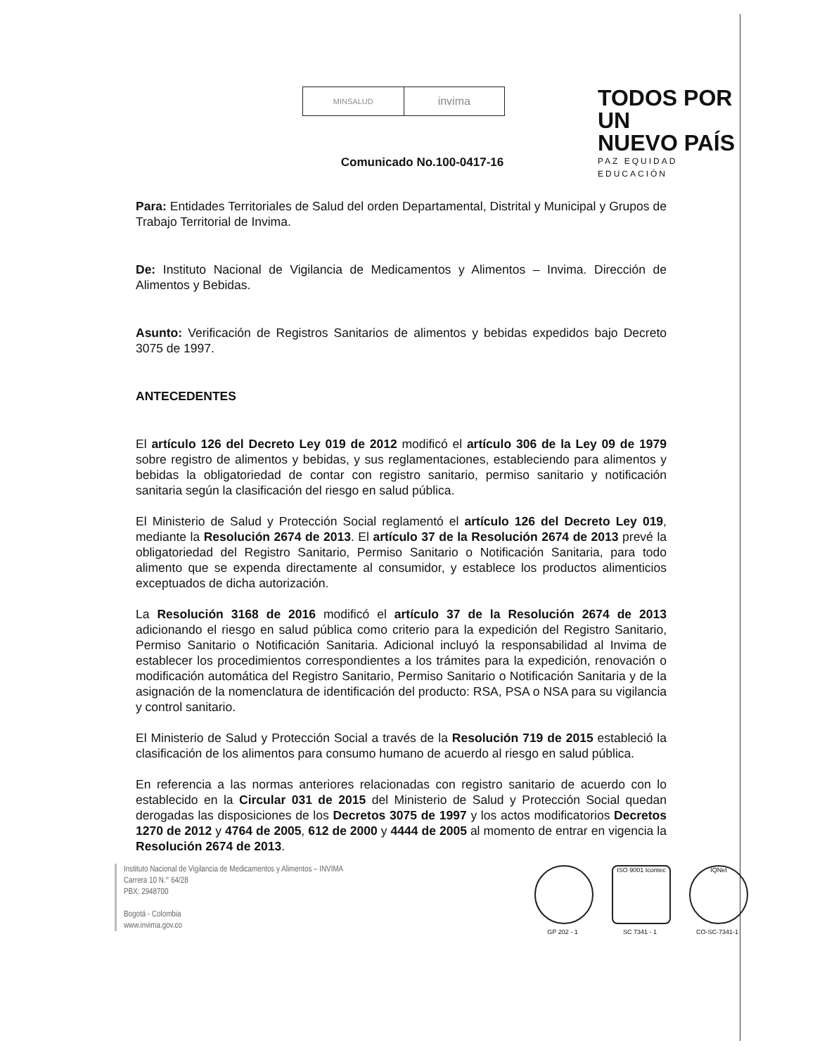MINSALUD
invima
TODOS POR UN
NUEVO PAÍS
PAZ EQUIDAD EDUCACIÓN
Comunicado No.100-0417-16
Para: Entidades Territoriales de Salud del orden Departamental, Distrital y Municipal y Grupos de Trabajo Territorial de Invima.
De: Instituto Nacional de Vigilancia de Medicamentos y Alimentos – Invima. Dirección de Alimentos y Bebidas.
Asunto: Verificación de Registros Sanitarios de alimentos y bebidas expedidos bajo Decreto 3075 de 1997.
ANTECEDENTES
El artículo 126 del Decreto Ley 019 de 2012 modificó el artículo 306 de la Ley 09 de 1979 sobre registro de alimentos y bebidas, y sus reglamentaciones, estableciendo para alimentos y bebidas la obligatoriedad de contar con registro sanitario, permiso sanitario y notificación sanitaria según la clasificación del riesgo en salud pública.
El Ministerio de Salud y Protección Social reglamentó el artículo 126 del Decreto Ley 019, mediante la Resolución 2674 de 2013. El artículo 37 de la Resolución 2674 de 2013 prevé la obligatoriedad del Registro Sanitario, Permiso Sanitario o Notificación Sanitaria, para todo alimento que se expenda directamente al consumidor, y establece los productos alimenticios exceptuados de dicha autorización.
La Resolución 3168 de 2016 modificó el artículo 37 de la Resolución 2674 de 2013 adicionando el riesgo en salud pública como criterio para la expedición del Registro Sanitario, Permiso Sanitario o Notificación Sanitaria. Adicional incluyó la responsabilidad al Invima de establecer los procedimientos correspondientes a los trámites para la expedición, renovación o modificación automática del Registro Sanitario, Permiso Sanitario o Notificación Sanitaria y de la asignación de la nomenclatura de identificación del producto: RSA, PSA o NSA para su vigilancia y control sanitario.
El Ministerio de Salud y Protección Social a través de la Resolución 719 de 2015 estableció la clasificación de los alimentos para consumo humano de acuerdo al riesgo en salud pública.
En referencia a las normas anteriores relacionadas con registro sanitario de acuerdo con lo establecido en la Circular 031 de 2015 del Ministerio de Salud y Protección Social quedan derogadas las disposiciones de los Decretos 3075 de 1997 y los actos modificatorios Decretos 1270 de 2012 y 4764 de 2005, 612 de 2000 y 4444 de 2005 al momento de entrar en vigencia la Resolución 2674 de 2013.
Instituto Nacional de Vigilancia de Medicamentos y Alimentos – INVIMA
Carrera 10 N.° 64/28
PBX: 2948700
Bogotá - Colombia
www.invima.gov.co
GP 202 - 1
ISO 9001 Icontec
SC 7341 - 1
IQNet
CO-SC-7341-1